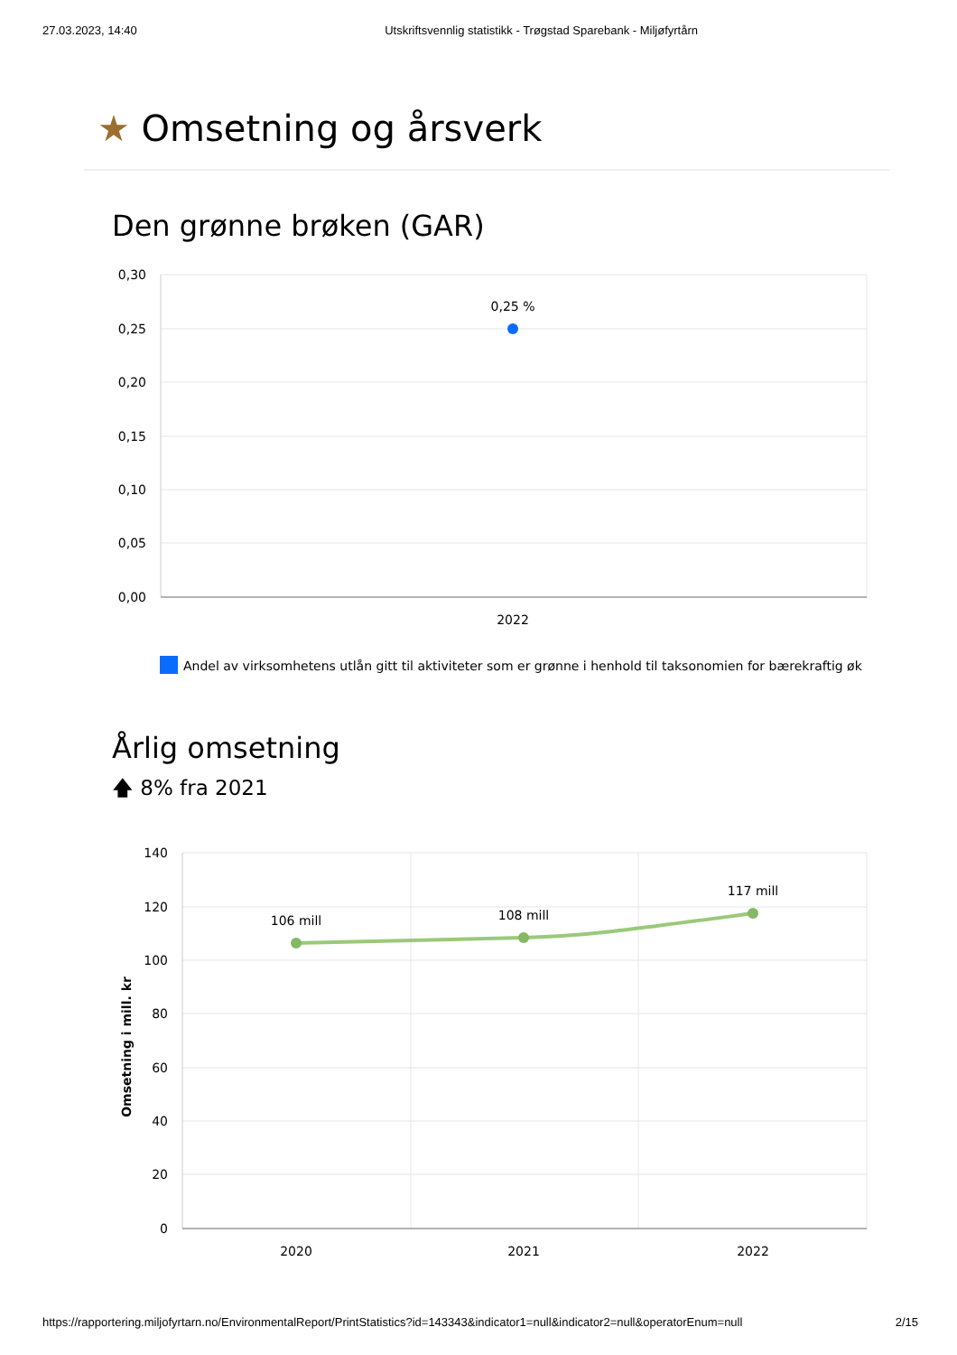27.03.2023, 14:40 Utskriftsvennlig statistikk - Trøgstad Sparebank - Miljøfyrtårn
★ Omsetning og årsverk
Den grønne brøken (GAR)
0,30
0,25
0,20
0,15
0,10
0,05
0,00
0,25 %
2022
Andel av virksomhetens utlån gitt til aktiviteter som er grønne i henhold til taksonomien for bærekraftig øk
Årlig omsetning
🡅 8% fra 2021
140
120
100
80
60
40
20
0
Omsetning i mill. kr
106 mill
108 mill
117 mill
2020
2021
2022
https://rapportering.miljofyrtarn.no/EnvironmentalReport/PrintStatistics?id=143343&indicator1=null&indicator2=null&operatorEnum=null 2/15